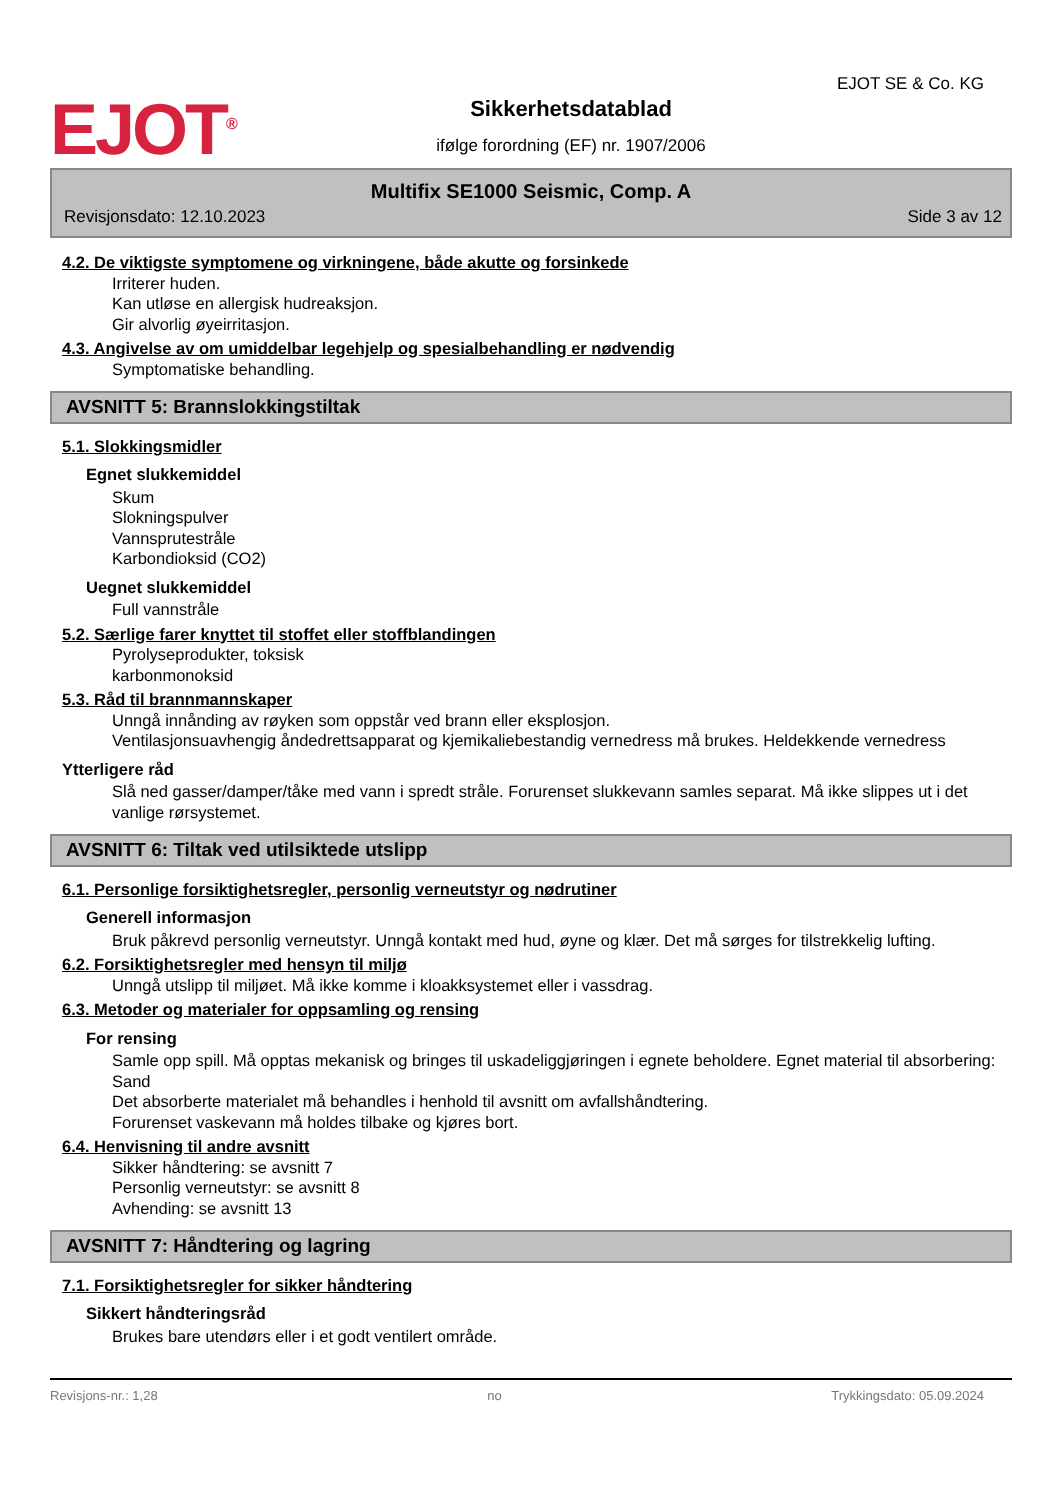EJOT<sup>®</sup>
EJOT SE & Co. KG
Sikkerhetsdatablad
ifølge forordning (EF) nr. 1907/2006
Multifix SE1000 Seismic, Comp. A
Revisjonsdato: 12.10.2023 Side 3 av 12
4.2. De viktigste symptomene og virkningene, både akutte og forsinkede
Irriterer huden.
Kan utløse en allergisk hudreaksjon.
Gir alvorlig øyeirritasjon.
4.3. Angivelse av om umiddelbar legehjelp og spesialbehandling er nødvendig
Symptomatiske behandling.
AVSNITT 5: Brannslokkingstiltak
5.1. Slokkingsmidler
Egnet slukkemiddel
Skum
Slokningspulver
Vannsprutestråle
Karbondioksid (CO2)
Uegnet slukkemiddel
Full vannstråle
5.2. Særlige farer knyttet til stoffet eller stoffblandingen
Pyrolyseprodukter, toksisk
karbonmonoksid
5.3. Råd til brannmannskaper
Unngå innånding av røyken som oppstår ved brann eller eksplosjon.
Ventilasjonsuavhengig åndedrettsapparat og kjemikaliebestandig vernedress må brukes. Heldekkende vernedress
Ytterligere råd
Slå ned gasser/damper/tåke med vann i spredt stråle. Forurenset slukkevann samles separat. Må ikke slippes ut i det vanlige rørsystemet.
AVSNITT 6: Tiltak ved utilsiktede utslipp
6.1. Personlige forsiktighetsregler, personlig verneutstyr og nødrutiner
Generell informasjon
Bruk påkrevd personlig verneutstyr. Unngå kontakt med hud, øyne og klær. Det må sørges for tilstrekkelig lufting.
6.2. Forsiktighetsregler med hensyn til miljø
Unngå utslipp til miljøet. Må ikke komme i kloakksystemet eller i vassdrag.
6.3. Metoder og materialer for oppsamling og rensing
For rensing
Samle opp spill. Må opptas mekanisk og bringes til uskadeliggjøringen i egnete beholdere. Egnet material til absorbering: Sand
Det absorberte materialet må behandles i henhold til avsnitt om avfallshåndtering.
Forurenset vaskevann må holdes tilbake og kjøres bort.
6.4. Henvisning til andre avsnitt
Sikker håndtering: se avsnitt 7
Personlig verneutstyr: se avsnitt 8
Avhending: se avsnitt 13
AVSNITT 7: Håndtering og lagring
7.1. Forsiktighetsregler for sikker håndtering
Sikkert håndteringsråd
Brukes bare utendørs eller i et godt ventilert område.
Revisjons-nr.: 1,28 no Trykkingsdato: 05.09.2024